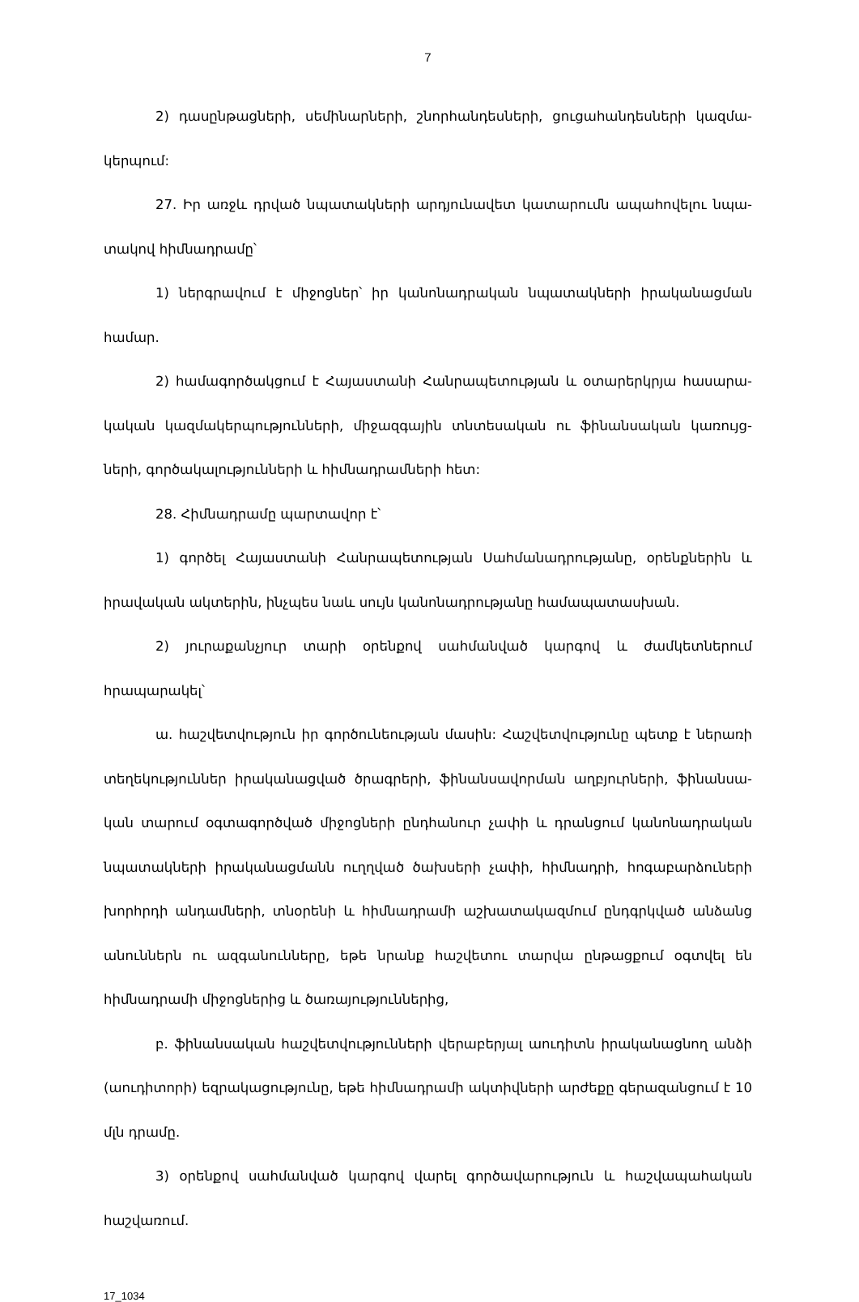7
2) դասընթացների, սեմինարների, շնորհանդեսների, ցուցահանդեսների կազմա-կերպում:
27. Իր առջև դրված նպատակների արդյունավետ կատարումն ապահովելու նպա-տակով հիմնադրամը՝
1) ներգրավում է միջոցներ՝ իր կանոնադրական նպատակների իրականացման համար.
2) համագործակցում է Հայաստանի Հանրապետության և օտարերկրյա հասարա-կական կազմակերպությունների, միջազգային տնտեսական ու ֆինանսական կառույց-ների, գործակալությունների և հիմնադրամների հետ:
28. Հիմնադրամը պարտավոր է՝
1) գործել Հայաստանի Հանրապետության Սահմանադրությանը, օրենքներին և իրավական ակտերին, ինչպես նաև սույն կանոնադրությանը համապատասխան.
2) յուրաքանչյուր տարի օրենքով սահմանված կարգով և ժամկետներում հրապարակել՝
ա. հաշվետվություն իր գործունեության մասին: Հաշվետվությունը պետք է ներառի տեղեկություններ իրականացված ծրագրերի, ֆինանսավորման աղբյուրների, ֆինանսա-կան տարում օգտագործված միջոցների ընդհանուր չափի և դրանցում կանոնադրական նպատակների իրականացմանն ուղղված ծախսերի չափի, հիմնադրի, հոգաբարձուների խորհրդի անդամների, տնօրենի և հիմնադրամի աշխատակազմում ընդգրկված անձանց անուններն ու ազգանունները, եթե նրանք հաշվետու տարվա ընթացքում օգտվել են հիմնադրամի միջոցներից և ծառայություններից,
բ. ֆինանսական հաշվետվությունների վերաբերյալ աուդիտն իրականացնող անձի (աուդիտորի) եզրակացությունը, եթե հիմնադրամի ակտիվների արժեքը գերազանցում է 10 մլն դրամը.
3) օրենքով սահմանված կարգով վարել գործավարություն և հաշվապահական հաշվառում.
17_1034